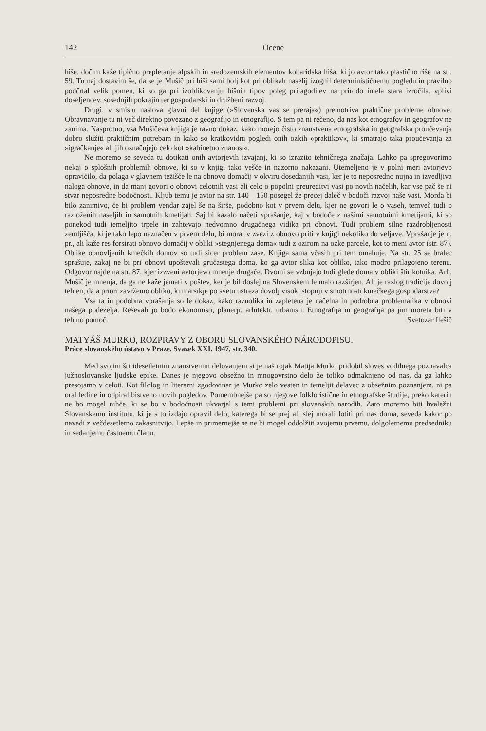142 Ocene
hiše, dočim kaže tipično prepletanje alpskih in sredozemskih elementov kobaridska hiša, ki jo avtor tako plastično riše na str. 59. Tu naj dostavim še, da se je Mušič pri hiši sami bolj kot pri oblikah naselij izognil determinističnemu pogledu in pravilno podčrtal velik pomen, ki so ga pri izoblikovanju hišnih tipov poleg prilagoditev na prirodo imela stara izročila, vplivi doseljencev, sosednjih pokrajin ter gospodarski in družbeni razvoj.
Drugi, v smislu naslova glavni del knjige (»Slovenska vas se preraja«) premotriva praktične probleme obnove. Obravnavanje tu ni več direktno povezano z geografijo in etnografijo. S tem pa ni rečeno, da nas kot etnografov in geografov ne zanima. Nasprotno, vsa Mušičeva knjiga je ravno dokaz, kako morejo čisto znanstvena etnografska in geografska proučevanja dobro služiti praktičnim potrebam in kako so kratkovidni pogledi onih ozkih »praktikov«, ki smatrajo taka proučevanja za »igračkanje« ali jih označujejo celo kot »kabinetno znanost«.
Ne moremo se seveda tu dotikati onih avtorjevih izvajanj, ki so izrazito tehničnega značaja. Lahko pa spregovorimo nekaj o splošnih problemih obnove, ki so v knjigi tako vešče in nazorno nakazani. Utemeljeno je v polni meri avtorjevo opravičilo, da polaga v glavnem težišče le na obnovo domačij v okviru dosedanjih vasi, ker je to neposredno nujna in izvedljiva naloga obnove, in da manj govori o obnovi celotnih vasi ali celo o popolni preureditvi vasi po novih načelih, kar vse pač še ni stvar neposredne bodočnosti. Kljub temu je avtor na str. 140—150 posegel že precej daleč v bodoči razvoj naše vasi. Morda bi bilo zanimivo, če bi problem vendar zajel še na širše, podobno kot v prvem delu, kjer ne govori le o vaseh, temveč tudi o razloženih naseljih in samotnih kmetijah. Saj bi kazalo načeti vprašanje, kaj v bodoče z našimi samotnimi kmetijami, ki so ponekod tudi temeljito trpele in zahtevajo nedvomno drugačnega vidika pri obnovi. Tudi problem silne razdrobljenosti zemljišča, ki je tako lepo naznačen v prvem delu, bi moral v zvezi z obnovo priti v knjigi nekoliko do veljave. Vprašanje je n. pr., ali kaže res forsirati obnovo domačij v obliki »stegnjenega doma« tudi z ozirom na ozke parcele, kot to meni avtor (str. 87). Oblike obnovljenih kmečkih domov so tudi sicer problem zase. Knjiga sama včasih pri tem omahuje. Na str. 25 se bralec sprašuje, zakaj ne bi pri obnovi upoštevali gručastega doma, ko ga avtor slika kot obliko, tako modro prilagojeno terenu. Odgovor najde na str. 87, kjer izzveni avtorjevo mnenje drugače. Dvomi se vzbujajo tudi glede doma v obliki štirikotnika. Arh. Mušič je mnenja, da ga ne kaže jemati v poštev, ker je bil doslej na Slovenskem le malo razširjen. Ali je razlog tradicije dovolj tehten, da a priori zavržemo obliko, ki marsikje po svetu ustreza dovolj visoki stopnji v smotrnosti kmečkega gospodarstva?
Vsa ta in podobna vprašanja so le dokaz, kako raznolika in zapletena je načelna in podrobna problematika v obnovi našega podeželja. Reševali jo bodo ekonomisti, planerji, arhitekti, urbanisti. Etnografija in geografija pa jim moreta biti v tehtno pomoč. Svetozar Ilešič
MATYÁŠ MURKO, ROZPRAVY Z OBORU SLOVANSKÉHO NÁRODOPISU.
Práce slovanského ústavu v Praze. Svazek XXI. 1947, str. 340.
Med svojim štiridesetletnim znanstvenim delovanjem si je naš rojak Matija Murko pridobil sloves vodilnega poznavalca južnoslovanske ljudske epike. Danes je njegovo obsežno in mnogovrstno delo že toliko odmaknjeno od nas, da ga lahko presojamo v celoti. Kot filolog in literarni zgodovinar je Murko zelo vesten in temeljit delavec z obsežnim poznanjem, ni pa oral ledine in odpiral bistveno novih pogledov. Pomembnejše pa so njegove folklorističnе in etnografske študije, preko katerih ne bo mogel nihče, ki se bo v bodočnosti ukvarjal s temi problemi pri slovanskih narodih. Zato moremo biti hvaležni Slovanskemu institutu, ki je s to izdajo opravil delo, katerega bi se prej ali slej morali lotiti pri nas doma, seveda kakor po navadi z večdesetletno zakasnitvijo. Lepše in primernejše se ne bi mogel oddolžiti svojemu prvemu, dolgoletnemu predsedniku in sedanjemu častnemu članu.